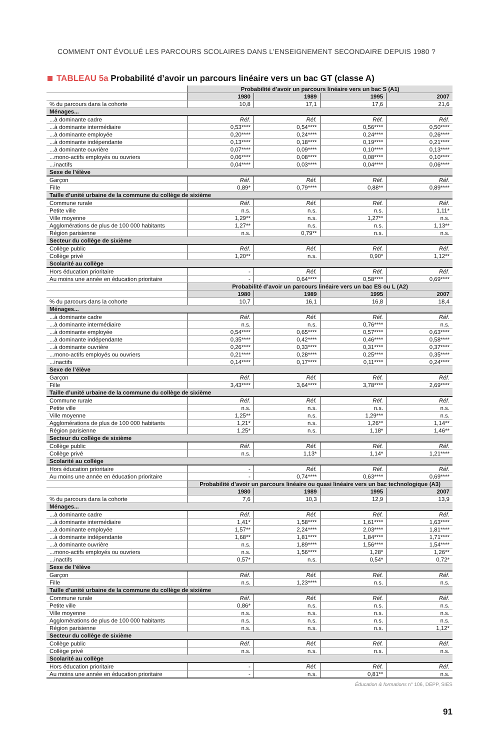COMMENT ONT ÉVOLUÉ LES PARCOURS SCOLAIRES DANS L’ENSEIGNEMENT SECONDAIRE DEPUIS 1980 ?
TABLEAU 5a Probabilité d’avoir un parcours linéaire vers un bac GT (classe A)
| | Probabilité d’avoir un parcours linéaire vers un bac S (A1) | | | |
| | 1980 | 1989 | 1995 | 2007 |
| % du parcours dans la cohorte | 10,8 | 17,1 | 17,6 | 21,6 |
| Ménages... | | | | |
| ...à dominante cadre | Réf. | Réf. | Réf. | Réf. |
| ...à dominante intermédiaire | 0,53**** | 0,54**** | 0,56**** | 0,50**** |
| ...à dominante employée | 0,20**** | 0,24**** | 0,24**** | 0,26**** |
| ...à dominante indépendante | 0,13**** | 0,18**** | 0,19**** | 0,21**** |
| ...à dominante ouvrière | 0,07**** | 0,09**** | 0,10**** | 0,13**** |
| ...mono-actifs employés ou ouvriers | 0,06**** | 0,08**** | 0,08**** | 0,10**** |
| ...inactifs | 0,04**** | 0,03**** | 0,04**** | 0,06**** |
| Sexe de l’élève | | | | |
| Garçon | Réf. | Réf. | Réf. | Réf. |
| Fille | 0,89* | 0,79**** | 0,88** | 0,89**** |
| Taille d’unité urbaine de la commune du collège de sixième | | | | |
| Commune rurale | Réf. | Réf. | Réf. | Réf. |
| Petite ville | n.s. | n.s. | n.s. | 1,11* |
| Ville moyenne | 1,29** | n.s. | 1,27** | n.s. |
| Agglomérations de plus de 100 000 habitants | 1,27** | n.s. | n.s. | 1,13** |
| Région parisienne | n.s. | 0,79** | n.s. | n.s. |
| Secteur du collège de sixième | | | | |
| Collège public | Réf. | Réf. | Réf. | Réf. |
| Collège privé | 1,20** | n.s. | 0,90* | 1,12** |
| Scolarité au collège | | | | |
| Hors éducation prioritaire | - | Réf. | Réf. | Réf. |
| Au moins une année en éducation prioritaire | - | 0,64**** | 0,58**** | 0,69**** |
| | Probabilité d’avoir un parcours linéaire vers un bac ES ou L (A2) | | | |
| | 1980 | 1989 | 1995 | 2007 |
| % du parcours dans la cohorte | 10,7 | 16,1 | 16,8 | 18,4 |
| Ménages... | | | | |
| ...à dominante cadre | Réf. | Réf. | Réf. | Réf. |
| ...à dominante intermédiaire | n.s. | n.s. | 0,76**** | n.s. |
| ...à dominante employée | 0,54**** | 0,65**** | 0,57**** | 0,63**** |
| ...à dominante indépendante | 0,35**** | 0,42**** | 0,46**** | 0,58**** |
| ...à dominante ouvrière | 0,26**** | 0,33**** | 0,31**** | 0,37**** |
| ...mono-actifs employés ou ouvriers | 0,21**** | 0,28**** | 0,25**** | 0,35**** |
| ...inactifs | 0,14**** | 0,17**** | 0,11**** | 0,24**** |
| Sexe de l’élève | | | | |
| Garçon | Réf. | Réf. | Réf. | Réf. |
| Fille | 3,43**** | 3,64**** | 3,78**** | 2,69**** |
| Taille d’unité urbaine de la commune du collège de sixième | | | | |
| Commune rurale | Réf. | Réf. | Réf. | Réf. |
| Petite ville | n.s. | n.s. | n.s. | n.s. |
| Ville moyenne | 1,25** | n.s. | 1,29*** | n.s. |
| Agglomérations de plus de 100 000 habitants | 1,21* | n.s. | 1,26** | 1,14** |
| Région parisienne | 1,25* | n.s. | 1,18* | 1,46** |
| Secteur du collège de sixième | | | | |
| Collège public | Réf. | Réf. | Réf. | Réf. |
| Collège privé | n.s. | 1,13* | 1,14* | 1,21**** |
| Scolarité au collège | | | | |
| Hors éducation prioritaire | - | Réf. | Réf. | Réf. |
| Au moins une année en éducation prioritaire | - | 0,74**** | 0,63**** | 0,69**** |
| | Probabilité d’avoir un parcours linéaire ou quasi linéaire vers un bac technologique (A3) | | | |
| | 1980 | 1989 | 1995 | 2007 |
| % du parcours dans la cohorte | 7,6 | 10,3 | 12,9 | 13,9 |
| Ménages... | | | | |
| ...à dominante cadre | Réf. | Réf. | Réf. | Réf. |
| ...à dominante intermédiaire | 1,41* | 1,58**** | 1,61**** | 1,63**** |
| ...à dominante employée | 1,57** | 2,24**** | 2,03**** | 1,81**** |
| ...à dominante indépendante | 1,68** | 1,81**** | 1,84**** | 1,71**** |
| ...à dominante ouvrière | n.s. | 1,89**** | 1,56**** | 1,54**** |
| ...mono-actifs employés ou ouvriers | n.s. | 1,56**** | 1,28* | 1,26** |
| ...inactifs | 0,57* | n.s. | 0,54* | 0,72* |
| Sexe de l’élève | | | | |
| Garçon | Réf. | Réf. | Réf. | Réf. |
| Fille | n.s. | 1,23**** | n.s. | n.s. |
| Taille d’unité urbaine de la commune du collège de sixième | | | | |
| Commune rurale | Réf. | Réf. | Réf. | Réf. |
| Petite ville | 0,86* | n.s. | n.s. | n.s. |
| Ville moyenne | n.s. | n.s. | n.s. | n.s. |
| Agglomérations de plus de 100 000 habitants | n.s. | n.s. | n.s. | n.s. |
| Région parisienne | n.s. | n.s. | n.s. | 1,12* |
| Secteur du collège de sixième | | | | |
| Collège public | Réf. | Réf. | Réf. | Réf. |
| Collège privé | n.s. | n.s. | n.s. | n.s. |
| Scolarité au collège | | | | |
| Hors éducation prioritaire | - | Réf. | Réf. | Réf. |
| Au moins une année en éducation prioritaire | - | n.s. | 0,81** | n.s. |
Éducation & formations n° 106, DEPP, SIES
91